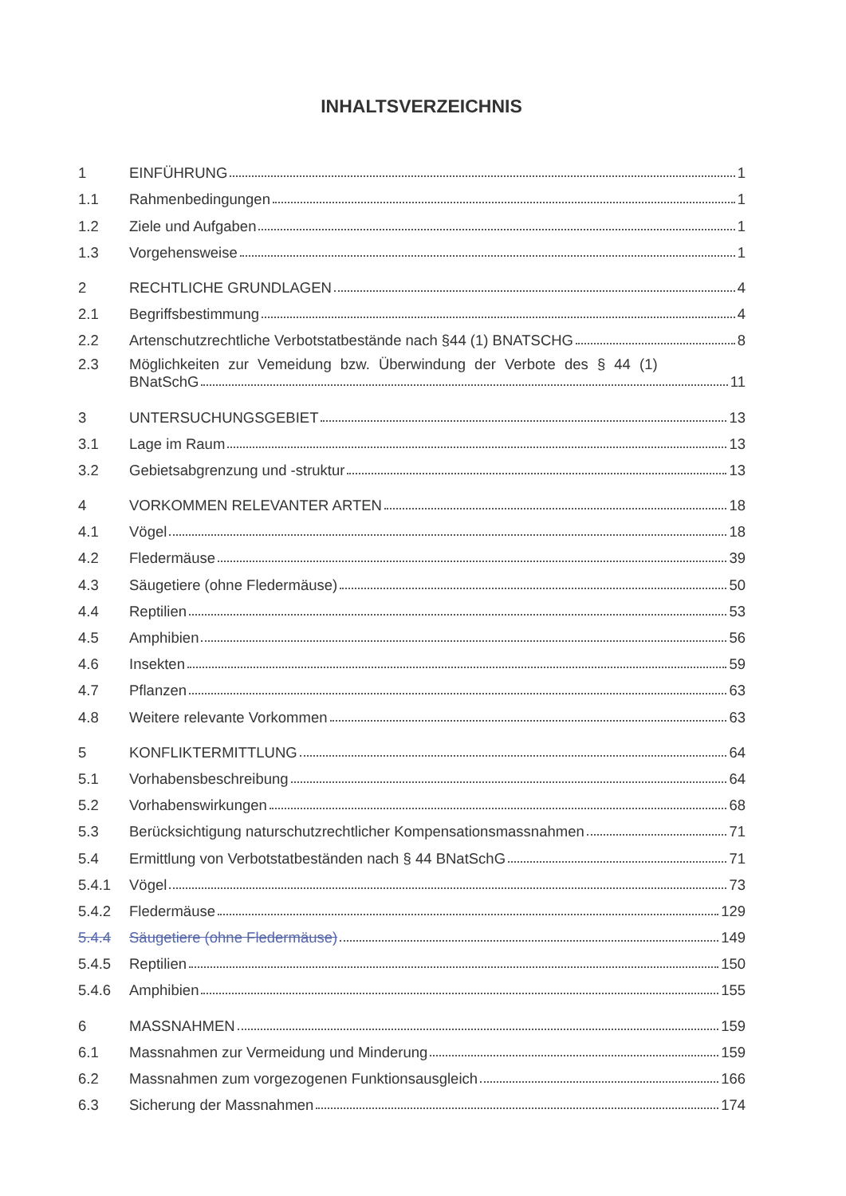INHALTSVERZEICHNIS
1 EINFÜHRUNG 1
1.1 Rahmenbedingungen 1
1.2 Ziele und Aufgaben 1
1.3 Vorgehensweise 1
2 RECHTLICHE GRUNDLAGEN 4
2.1 Begriffsbestimmung 4
2.2 Artenschutzrechtliche Verbotstatbestände nach §44 (1) BNATSCHG 8
2.3 Möglichkeiten zur Vemeidung bzw. Überwindung der Verbote des § 44 (1)
BNatSchG 11
3 UNTERSUCHUNGSGEBIET 13
3.1 Lage im Raum 13
3.2 Gebietsabgrenzung und -struktur 13
4 VORKOMMEN RELEVANTER ARTEN 18
4.1 Vögel 18
4.2 Fledermäuse 39
4.3 Säugetiere (ohne Fledermäuse) 50
4.4 Reptilien 53
4.5 Amphibien 56
4.6 Insekten 59
4.7 Pflanzen 63
4.8 Weitere relevante Vorkommen 63
5 KONFLIKTERMITTLUNG 64
5.1 Vorhabensbeschreibung 64
5.2 Vorhabenswirkungen 68
5.3 Berücksichtigung naturschutzrechtlicher Kompensationsmassnahmen 71
5.4 Ermittlung von Verbotstatbeständen nach § 44 BNatSchG 71
5.4.1 Vögel 73
5.4.2 Fledermäuse 129
5.4.4 Säugetiere (ohne Fledermäuse) 149
5.4.5 Reptilien 150
5.4.6 Amphibien 155
6 MASSNAHMEN 159
6.1 Massnahmen zur Vermeidung und Minderung 159
6.2 Massnahmen zum vorgezogenen Funktionsausgleich 166
6.3 Sicherung der Massnahmen 174